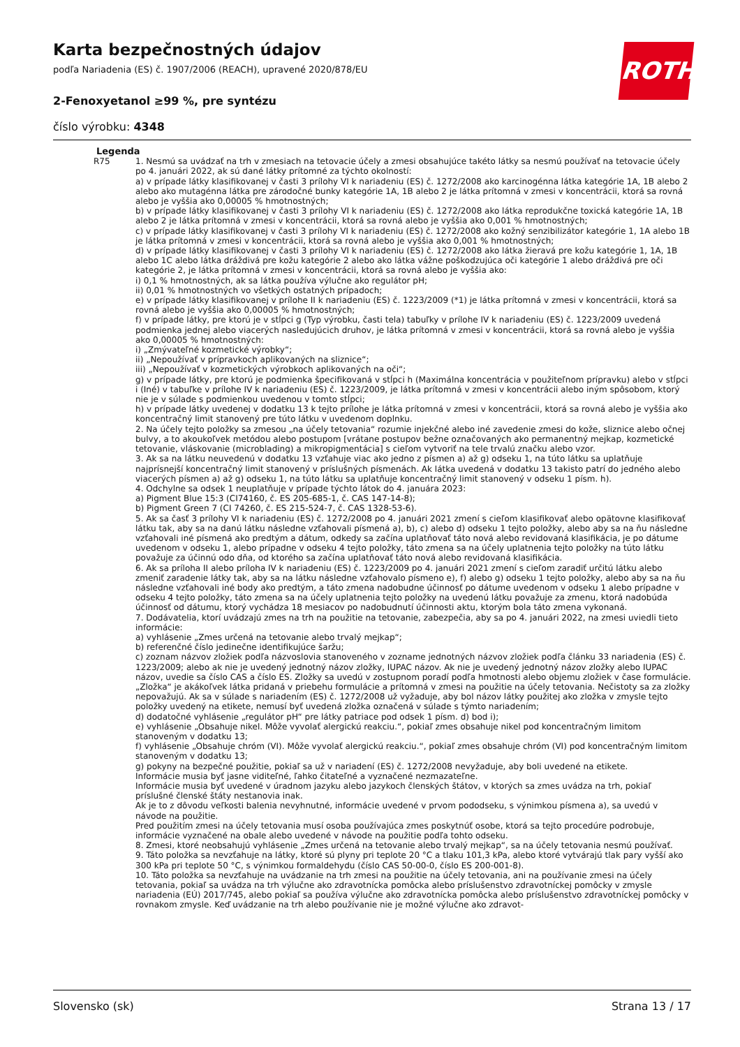Karta bezpečnostných údajov
podľa Nariadenia (ES) č. 1907/2006 (REACH), upravené 2020/878/EU
ROTH
2-Fenoxyetanol ≥99 %, pre syntézu
číslo výrobku: 4348
Legenda
R75 1. Nesmú sa uvádzať na trh v zmesiach na tetovacie účely a zmesi obsahujúce takéto látky sa nesmú používať na tetovacie účely po 4. januári 2022, ak sú dané látky prítomné za týchto okolností:
a) v prípade látky klasifikovanej v časti 3 prílohy VI k nariadeniu (ES) č. 1272/2008 ako karcinogénna látka kategórie 1A, 1B alebo 2 alebo ako mutagénna látka pre zárodočné bunky kategórie 1A, 1B alebo 2 je látka prítomná v zmesi v koncentrácii, ktorá sa rovná alebo je vyššia ako 0,00005 % hmotnostných;
b) v prípade látky klasifikovanej v časti 3 prílohy VI k nariadeniu (ES) č. 1272/2008 ako látka reprodukčne toxická kategórie 1A, 1B alebo 2 je látka prítomná v zmesi v koncentrácii, ktorá sa rovná alebo je vyššia ako 0,001 % hmotnostných;
c) v prípade látky klasifikovanej v časti 3 prílohy VI k nariadeniu (ES) č. 1272/2008 ako kožný senzibilizátor kategórie 1, 1A alebo 1B je látka prítomná v zmesi v koncentrácii, ktorá sa rovná alebo je vyššia ako 0,001 % hmotnostných;
d) v prípade látky klasifikovanej v časti 3 prílohy VI k nariadeniu (ES) č. 1272/2008 ako látka žieravá pre kožu kategórie 1, 1A, 1B alebo 1C alebo látka dráždivá pre kožu kategórie 2 alebo ako látka vážne poškodzujúca oči kategórie 1 alebo dráždivá pre oči kategórie 2, je látka prítomná v zmesi v koncentrácii, ktorá sa rovná alebo je vyššia ako:
i) 0,1 % hmotnostných, ak sa látka používa výlučne ako regulátor pH;
ii) 0,01 % hmotnostných vo všetkých ostatných prípadoch;
e) v prípade látky klasifikovanej v prílohe II k nariadeniu (ES) č. 1223/2009 (*1) je látka prítomná v zmesi v koncentrácii, ktorá sa rovná alebo je vyššia ako 0,00005 % hmotnostných;
f) v prípade látky, pre ktorú je v stĺpci g (Typ výrobku, časti tela) tabuľky v prílohe IV k nariadeniu (ES) č. 1223/2009 uvedená podmienka jednej alebo viacerých nasledujúcich druhov, je látka prítomná v zmesi v koncentrácii, ktorá sa rovná alebo je vyššia ako 0,00005 % hmotnostných:
i) „Zmývateľné kozmetické výrobky“;
ii) „Nepoužívať v prípravkoch aplikovaných na sliznice“;
iii) „Nepoužívať v kozmetických výrobkoch aplikovaných na oči“;
g) v prípade látky, pre ktorú je podmienka špecifikovaná v stĺpci h (Maximálna koncentrácia v použiteľnom prípravku) alebo v stĺpci i (Iné) v tabuľke v prílohe IV k nariadeniu (ES) č. 1223/2009, je látka prítomná v zmesi v koncentrácii alebo iným spôsobom, ktorý nie je v súlade s podmienkou uvedenou v tomto stĺpci;
h) v prípade látky uvedenej v dodatku 13 k tejto prílohe je látka prítomná v zmesi v koncentrácii, ktorá sa rovná alebo je vyššia ako koncentračný limit stanovený pre túto látku v uvedenom doplnku.
2. Na účely tejto položky sa zmesou „na účely tetovania“ rozumie injekčné alebo iné zavedenie zmesi do kože, sliznice alebo očnej bulvy, a to akoukoľvek metódou alebo postupom [vrátane postupov bežne označovaných ako permanentný mejkap, kozmetické tetovanie, vláskovanie (microblading) a mikropigmentácia] s cieľom vytvoriť na tele trvalú značku alebo vzor.
3. Ak sa na látku neuvedenú v dodatku 13 vzťahuje viac ako jedno z písmen a) až g) odseku 1, na túto látku sa uplatňuje najprísnejší koncentračný limit stanovený v príslušných písmenách. Ak látka uvedená v dodatku 13 takisto patrí do jedného alebo viacerých písmen a) až g) odseku 1, na túto látku sa uplatňuje koncentračný limit stanovený v odseku 1 písm. h).
4. Odchylne sa odsek 1 neuplatňuje v prípade týchto látok do 4. januára 2023:
a) Pigment Blue 15:3 (CI74160, č. ES 205-685-1, č. CAS 147-14-8);
b) Pigment Green 7 (CI 74260, č. ES 215-524-7, č. CAS 1328-53-6).
5. Ak sa časť 3 prílohy VI k nariadeniu (ES) č. 1272/2008 po 4. januári 2021 zmení s cieľom klasifikovať alebo opätovne klasifikovať látku tak, aby sa na danú látku následne vzťahovali písmená a), b), c) alebo d) odseku 1 tejto položky, alebo aby sa na ňu následne vzťahovali iné písmená ako predtým a dátum, odkedy sa začína uplatňovať táto nová alebo revidovaná klasifikácia, je po dátume uvedenom v odseku 1, alebo prípadne v odseku 4 tejto položky, táto zmena sa na účely uplatnenia tejto položky na túto látku považuje za účinnú odo dňa, od ktorého sa začína uplatňovať táto nová alebo revidovaná klasifikácia.
6. Ak sa príloha II alebo príloha IV k nariadeniu (ES) č. 1223/2009 po 4. januári 2021 zmení s cieľom zaradiť určitú látku alebo zmeniť zaradenie látky tak, aby sa na látku následne vzťahovalo písmeno e), f) alebo g) odseku 1 tejto položky, alebo aby sa na ňu následne vzťahovali iné body ako predtým, a táto zmena nadobudne účinnosť po dátume uvedenom v odseku 1 alebo prípadne v odseku 4 tejto položky, táto zmena sa na účely uplatnenia tejto položky na uvedenú látku považuje za zmenu, ktorá nadobúda účinnosť od dátumu, ktorý vychádza 18 mesiacov po nadobudnutí účinnosti aktu, ktorým bola táto zmena vykonaná.
7. Dodávatelia, ktorí uvádzajú zmes na trh na použitie na tetovanie, zabezpečia, aby sa po 4. januári 2022, na zmesi uviedli tieto informácie:
a) vyhlásenie „Zmes určená na tetovanie alebo trvalý mejkap“;
b) referenčné číslo jedinečne identifikujúce šaržu;
c) zoznam názvov zložiek podľa názvoslovia stanoveného v zozname jednotných názvov zložiek podľa článku 33 nariadenia (ES) č. 1223/2009; alebo ak nie je uvedený jednotný názov zložky, IUPAC názov. Ak nie je uvedený jednotný názov zložky alebo IUPAC názov, uvedie sa číslo CAS a číslo ES. Zložky sa uvedú v zostupnom poradí podľa hmotnosti alebo objemu zložiek v čase formulácie. „Zložka“ je akákoľvek látka pridaná v priebehu formulácie a prítomná v zmesi na použitie na účely tetovania. Nečistoty sa za zložky nepovažujú. Ak sa v súlade s nariadením (ES) č. 1272/2008 už vyžaduje, aby bol názov látky použitej ako zložka v zmysle tejto položky uvedený na etikete, nemusí byť uvedená zložka označená v súlade s týmto nariadením;
d) dodatočné vyhlásenie „regulátor pH“ pre látky patriace pod odsek 1 písm. d) bod i);
e) vyhlásenie „Obsahuje nikel. Môže vyvolať alergickú reakciu.“, pokiaľ zmes obsahuje nikel pod koncentračným limitom stanoveným v dodatku 13;
f) vyhlásenie „Obsahuje chróm (VI). Môže vyvolať alergickú reakciu.“, pokiaľ zmes obsahuje chróm (VI) pod koncentračným limitom stanoveným v dodatku 13;
g) pokyny na bezpečné použitie, pokiaľ sa už v nariadení (ES) č. 1272/2008 nevyžaduje, aby boli uvedené na etikete.
Informácie musia byť jasne viditeľné, ľahko čitateľné a vyznačené nezmazateľne.
Informácie musia byť uvedené v úradnom jazyku alebo jazykoch členských štátov, v ktorých sa zmes uvádza na trh, pokiaľ príslušné členské štáty nestanovia inak.
Ak je to z dôvodu veľkosti balenia nevyhnutné, informácie uvedené v prvom pododseku, s výnimkou písmena a), sa uvedú v návode na použitie.
Pred použitím zmesi na účely tetovania musí osoba používajúca zmes poskytnúť osobe, ktorá sa tejto procedúre podrobuje, informácie vyznačené na obale alebo uvedené v návode na použitie podľa tohto odseku.
8. Zmesi, ktoré neobsahujú vyhlásenie „Zmes určená na tetovanie alebo trvalý mejkap“, sa na účely tetovania nesmú používať.
9. Táto položka sa nevzťahuje na látky, ktoré sú plyny pri teplote 20 °C a tlaku 101,3 kPa, alebo ktoré vytvárajú tlak pary vyšší ako 300 kPa pri teplote 50 °C, s výnimkou formaldehydu (číslo CAS 50-00-0, číslo ES 200-001-8).
10. Táto položka sa nevzťahuje na uvádzanie na trh zmesi na použitie na účely tetovania, ani na používanie zmesi na účely tetovania, pokiaľ sa uvádza na trh výlučne ako zdravotnícka pomôcka alebo príslušenstvo zdravotníckej pomôcky v zmysle nariadenia (EÚ) 2017/745, alebo pokiaľ sa používa výlučne ako zdravotnícka pomôcka alebo príslušenstvo zdravotníckej pomôcky v rovnakom zmysle. Keď uvádzanie na trh alebo používanie nie je možné výlučne ako zdravot-
Slovensko (sk) Strana 13 / 17